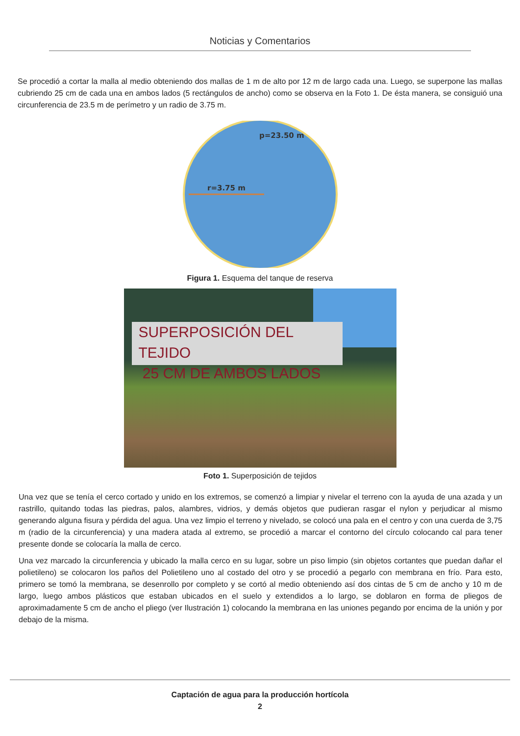Noticias y Comentarios
Se procedió a cortar la malla al medio obteniendo dos mallas de 1 m de alto por 12 m de largo cada una. Luego, se superpone las mallas cubriendo 25 cm de cada una en ambos lados (5 rectángulos de ancho) como se observa en la Foto 1. De ésta manera, se consiguió una circunferencia de 23.5 m de perímetro y un radio de 3.75 m.
p=23.50 m
r=3.75 m
Figura 1. Esquema del tanque de reserva
SUPERPOSICIÓN DEL TEJIDO
25 CM DE AMBOS LADOS
Foto 1. Superposición de tejidos
Una vez que se tenía el cerco cortado y unido en los extremos, se comenzó a limpiar y nivelar el terreno con la ayuda de una azada y un rastrillo, quitando todas las piedras, palos, alambres, vidrios, y demás objetos que pudieran rasgar el nylon y perjudicar al mismo generando alguna fisura y pérdida del agua. Una vez limpio el terreno y nivelado, se colocó una pala en el centro y con una cuerda de 3,75 m (radio de la circunferencia) y una madera atada al extremo, se procedió a marcar el contorno del círculo colocando cal para tener presente donde se colocaría la malla de cerco.
Una vez marcado la circunferencia y ubicado la malla cerco en su lugar, sobre un piso limpio (sin objetos cortantes que puedan dañar el polietileno) se colocaron los paños del Polietileno uno al costado del otro y se procedió a pegarlo con membrana en frío. Para esto, primero se tomó la membrana, se desenrollo por completo y se cortó al medio obteniendo así dos cintas de 5 cm de ancho y 10 m de largo, luego ambos plásticos que estaban ubicados en el suelo y extendidos a lo largo, se doblaron en forma de pliegos de aproximadamente 5 cm de ancho el pliego (ver Ilustración 1) colocando la membrana en las uniones pegando por encima de la unión y por debajo de la misma.
Captación de agua para la producción hortícola
2